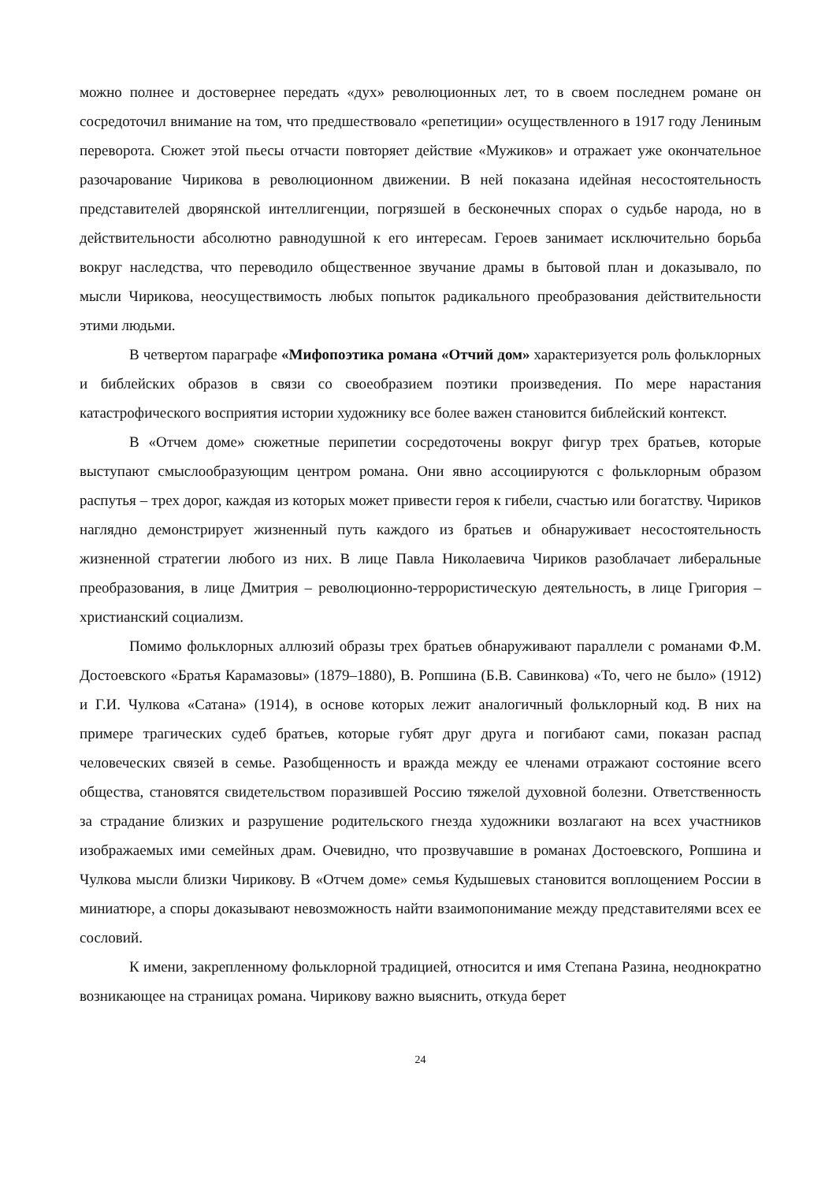можно полнее и достовернее передать «дух» революционных лет, то в своем последнем романе он сосредоточил внимание на том, что предшествовало «репетиции» осуществленного в 1917 году Лениным переворота. Сюжет этой пьесы отчасти повторяет действие «Мужиков» и отражает уже окончательное разочарование Чирикова в революционном движении. В ней показана идейная несостоятельность представителей дворянской интеллигенции, погрязшей в бесконечных спорах о судьбе народа, но в действительности абсолютно равнодушной к его интересам. Героев занимает исключительно борьба вокруг наследства, что переводило общественное звучание драмы в бытовой план и доказывало, по мысли Чирикова, неосуществимость любых попыток радикального преобразования действительности этими людьми.
В четвертом параграфе «Мифопоэтика романа «Отчий дом» характеризуется роль фольклорных и библейских образов в связи со своеобразием поэтики произведения. По мере нарастания катастрофического восприятия истории художнику все более важен становится библейский контекст.
В «Отчем доме» сюжетные перипетии сосредоточены вокруг фигур трех братьев, которые выступают смыслообразующим центром романа. Они явно ассоциируются с фольклорным образом распутья – трех дорог, каждая из которых может привести героя к гибели, счастью или богатству. Чириков наглядно демонстрирует жизненный путь каждого из братьев и обнаруживает несостоятельность жизненной стратегии любого из них. В лице Павла Николаевича Чириков разоблачает либеральные преобразования, в лице Дмитрия – революционно-террористическую деятельность, в лице Григория – христианский социализм.
Помимо фольклорных аллюзий образы трех братьев обнаруживают параллели с романами Ф.М. Достоевского «Братья Карамазовы» (1879–1880), В. Ропшина (Б.В. Савинкова) «То, чего не было» (1912) и Г.И. Чулкова «Сатана» (1914), в основе которых лежит аналогичный фольклорный код. В них на примере трагических судеб братьев, которые губят друг друга и погибают сами, показан распад человеческих связей в семье. Разобщенность и вражда между ее членами отражают состояние всего общества, становятся свидетельством поразившей Россию тяжелой духовной болезни. Ответственность за страдание близких и разрушение родительского гнезда художники возлагают на всех участников изображаемых ими семейных драм. Очевидно, что прозвучавшие в романах Достоевского, Ропшина и Чулкова мысли близки Чирикову. В «Отчем доме» семья Кудышевых становится воплощением России в миниатюре, а споры доказывают невозможность найти взаимопонимание между представителями всех ее сословий.
К имени, закрепленному фольклорной традицией, относится и имя Степана Разина, неоднократно возникающее на страницах романа. Чирикову важно выяснить, откуда берет
24